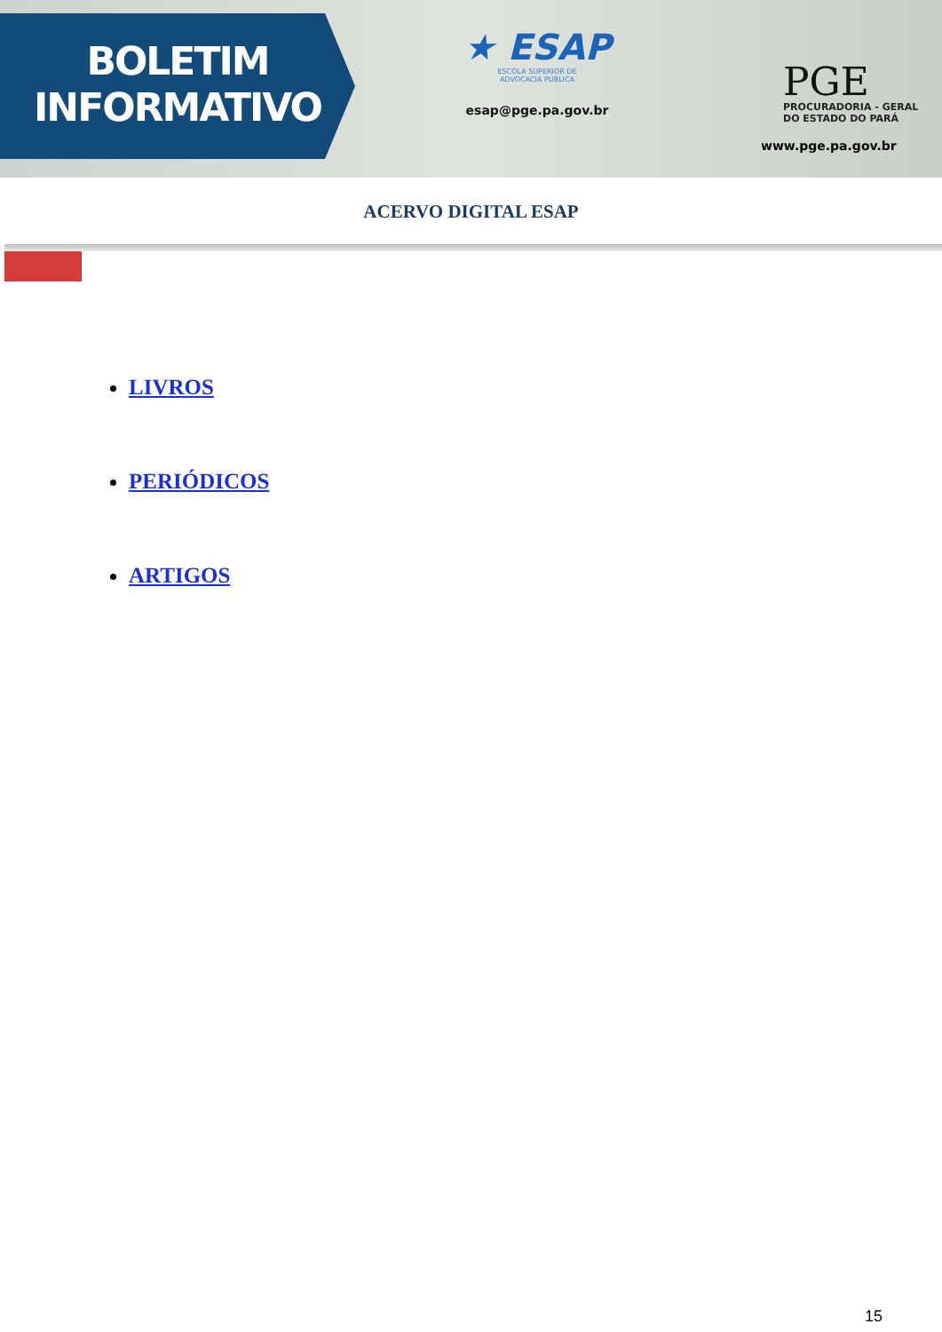BOLETIM
INFORMATIVO
★ ESAP
ESCOLA SUPERIOR DE
ADVOCACIA PÚBLICA
esap@pge.pa.gov.br
PGE
PROCURADORIA - GERAL
DO ESTADO DO PARÁ
www.pge.pa.gov.br
ACERVO DIGITAL ESAP
LIVROS
PERIÓDICOS
ARTIGOS
15